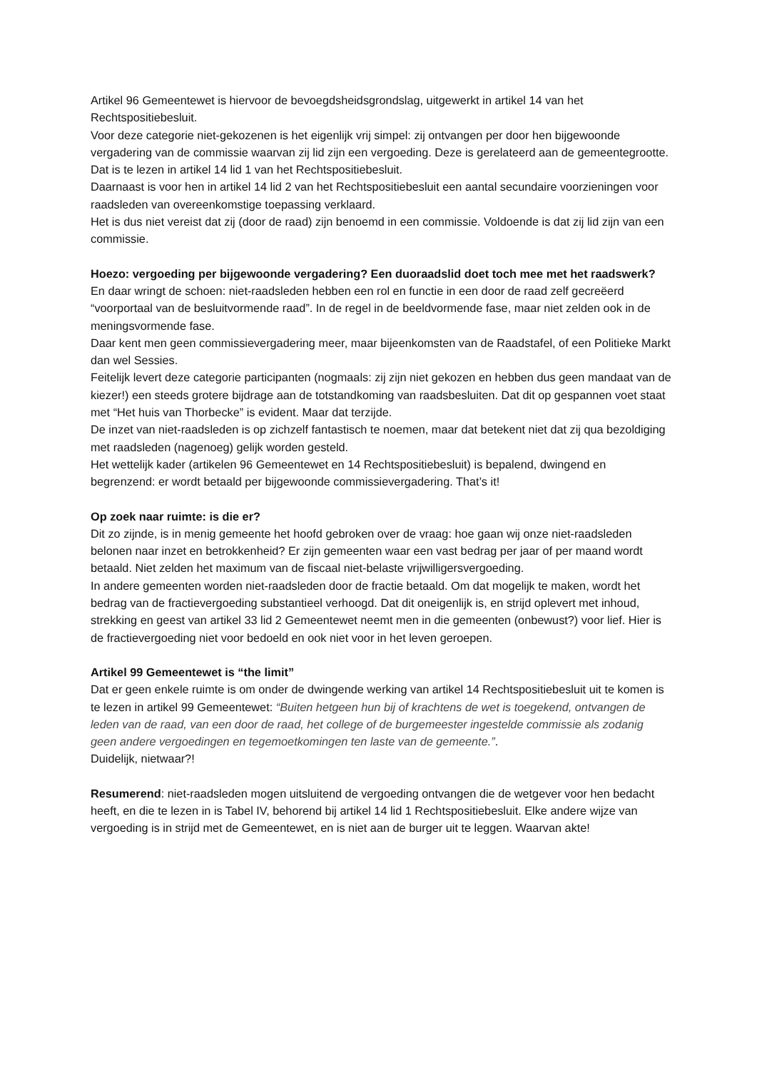Artikel 96 Gemeentewet is hiervoor de bevoegdsheidsgrondslag, uitgewerkt in artikel 14 van het Rechtspositiebesluit.
Voor deze categorie niet-gekozenen is het eigenlijk vrij simpel: zij ontvangen per door hen bijgewoonde vergadering van de commissie waarvan zij lid zijn een vergoeding. Deze is gerelateerd aan de gemeentegrootte.
Dat is te lezen in artikel 14 lid 1 van het Rechtspositiebesluit.
Daarnaast is voor hen in artikel 14 lid 2 van het Rechtspositiebesluit een aantal secundaire voorzieningen voor raadsleden van overeenkomstige toepassing verklaard.
Het is dus niet vereist dat zij (door de raad) zijn benoemd in een commissie. Voldoende is dat zij lid zijn van een commissie.
Hoezo: vergoeding per bijgewoonde vergadering? Een duoraadslid doet toch mee met het raadswerk?
En daar wringt de schoen: niet-raadsleden hebben een rol en functie in een door de raad zelf gecreëerd “voorportaal van de besluitvormende raad”. In de regel in de beeldvormende fase, maar niet zelden ook in de meningsvormende fase.
Daar kent men geen commissievergadering meer, maar bijeenkomsten van de Raadstafel, of een Politieke Markt dan wel Sessies.
Feitelijk levert deze categorie participanten (nogmaals: zij zijn niet gekozen en hebben dus geen mandaat van de kiezer!) een steeds grotere bijdrage aan de totstandkoming van raadsbesluiten. Dat dit op gespannen voet staat met “Het huis van Thorbecke” is evident. Maar dat terzijde.
De inzet van niet-raadsleden is op zichzelf fantastisch te noemen, maar dat betekent niet dat zij qua bezoldiging met raadsleden (nagenoeg) gelijk worden gesteld.
Het wettelijk kader (artikelen 96 Gemeentewet en 14 Rechtspositiebesluit) is bepalend, dwingend en begrenzend: er wordt betaald per bijgewoonde commissievergadering. That’s it!
Op zoek naar ruimte: is die er?
Dit zo zijnde, is in menig gemeente het hoofd gebroken over de vraag: hoe gaan wij onze niet-raadsleden belonen naar inzet en betrokkenheid? Er zijn gemeenten waar een vast bedrag per jaar of per maand wordt betaald. Niet zelden het maximum van de fiscaal niet-belaste vrijwilligersvergoeding.
In andere gemeenten worden niet-raadsleden door de fractie betaald. Om dat mogelijk te maken, wordt het bedrag van de fractievergoeding substantieel verhoogd. Dat dit oneigenlijk is, en strijd oplevert met inhoud, strekking en geest van artikel 33 lid 2 Gemeentewet neemt men in die gemeenten (onbewust?) voor lief. Hier is de fractievergoeding niet voor bedoeld en ook niet voor in het leven geroepen.
Artikel 99 Gemeentewet is “the limit”
Dat er geen enkele ruimte is om onder de dwingende werking van artikel 14 Rechtspositiebesluit uit te komen is te lezen in artikel 99 Gemeentewet: “Buiten hetgeen hun bij of krachtens de wet is toegekend, ontvangen de leden van de raad, van een door de raad, het college of de burgemeester ingestelde commissie als zodanig geen andere vergoedingen en tegemoetkomingen ten laste van de gemeente.”.
Duidelijk, nietwaar?!
Resumerend: niet-raadsleden mogen uitsluitend de vergoeding ontvangen die de wetgever voor hen bedacht heeft, en die te lezen in is Tabel IV, behorend bij artikel 14 lid 1 Rechtspositiebesluit. Elke andere wijze van vergoeding is in strijd met de Gemeentewet, en is niet aan de burger uit te leggen. Waarvan akte!